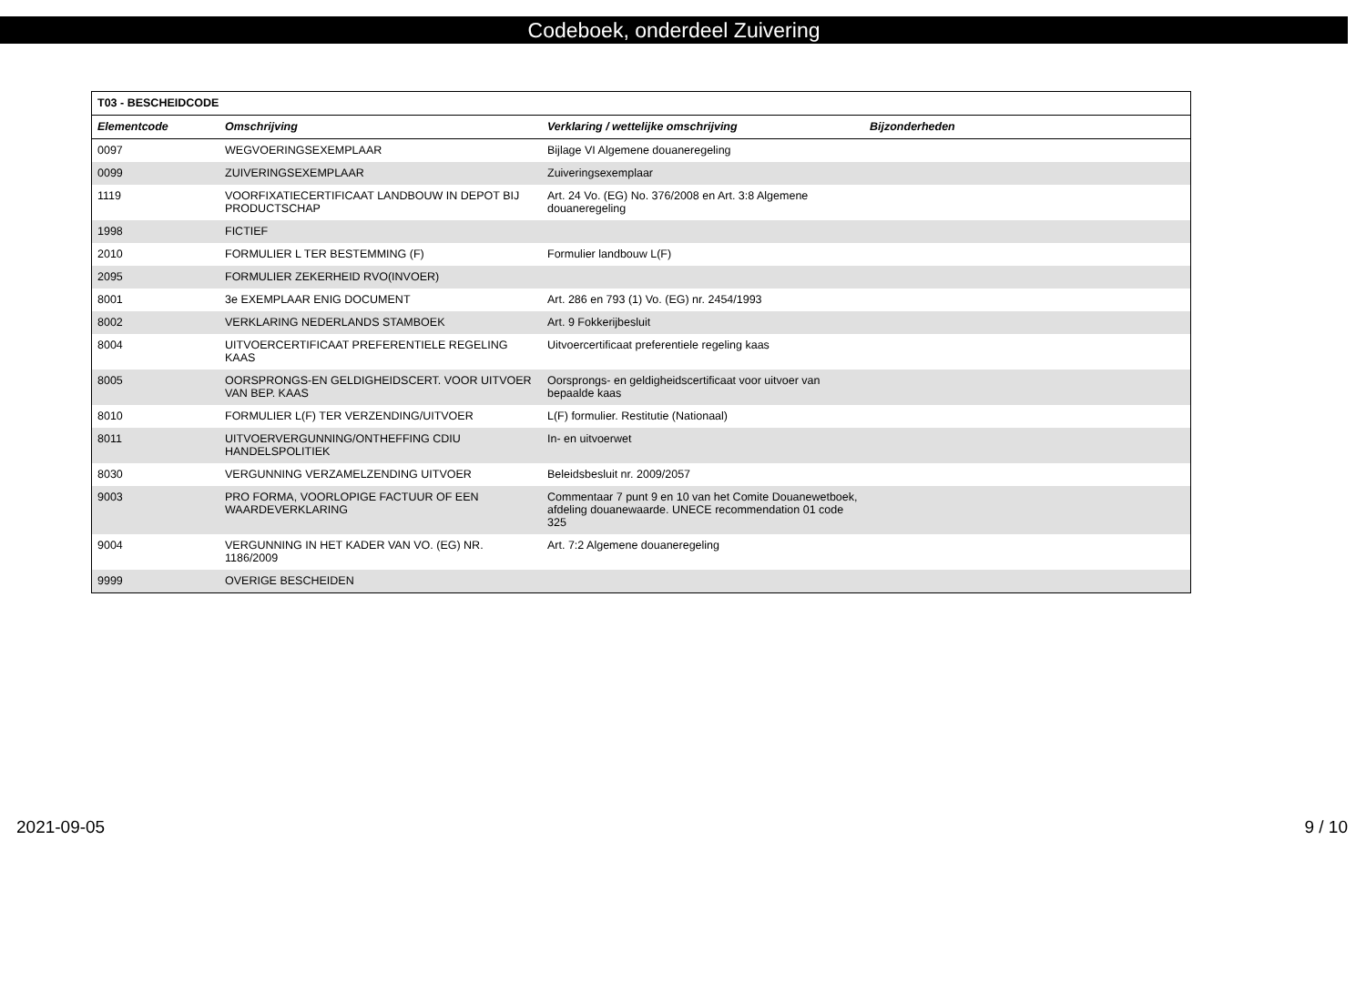Codeboek, onderdeel Zuivering
| T03 - BESCHEIDCODE | | | |
| --- | --- | --- | --- |
| Elementcode | Omschrijving | Verklaring / wettelijke omschrijving | Bijzonderheden |
| 0097 | WEGVOERINGSEXEMPLAAR | Bijlage VI Algemene douaneregeling | |
| 0099 | ZUIVERINGSEXEMPLAAR | Zuiveringsexemplaar | |
| 1119 | VOORFIXATIECERTIFICAAT LANDBOUW IN DEPOT BIJ PRODUCTSCHAP | Art. 24 Vo. (EG) No. 376/2008 en Art. 3:8 Algemene douaneregeling | |
| 1998 | FICTIEF | | |
| 2010 | FORMULIER L TER BESTEMMING (F) | Formulier landbouw L(F) | |
| 2095 | FORMULIER ZEKERHEID RVO(INVOER) | | |
| 8001 | 3e EXEMPLAAR ENIG DOCUMENT | Art. 286 en 793 (1) Vo. (EG) nr. 2454/1993 | |
| 8002 | VERKLARING NEDERLANDS STAMBOEK | Art. 9 Fokkerijbesluit | |
| 8004 | UITVOERCERTIFICAAT PREFERENTIELE REGELING KAAS | Uitvoercertificaat preferentiele regeling kaas | |
| 8005 | OORSPRONGS-EN GELDIGHEIDSCERT. VOOR UITVOER VAN BEP. KAAS | Oorsprongs- en geldigheidscertificaat voor uitvoer van bepaalde kaas | |
| 8010 | FORMULIER L(F) TER VERZENDING/UITVOER | L(F) formulier. Restitutie (Nationaal) | |
| 8011 | UITVOERVERGUNNING/ONTHEFFING CDIU HANDELSPOLITIEK | In- en uitvoerwet | |
| 8030 | VERGUNNING VERZAMELZENDING UITVOER | Beleidsbesluit nr. 2009/2057 | |
| 9003 | PRO FORMA, VOORLOPIGE FACTUUR OF EEN WAARDEVERKLARING | Commentaar 7 punt 9 en 10 van het Comite Douanewetboek, afdeling douanewaarde. UNECE recommendation 01 code 325 | |
| 9004 | VERGUNNING IN HET KADER VAN VO. (EG) NR. 1186/2009 | Art. 7:2 Algemene douaneregeling | |
| 9999 | OVERIGE BESCHEIDEN | | |
2021-09-05 9 / 10